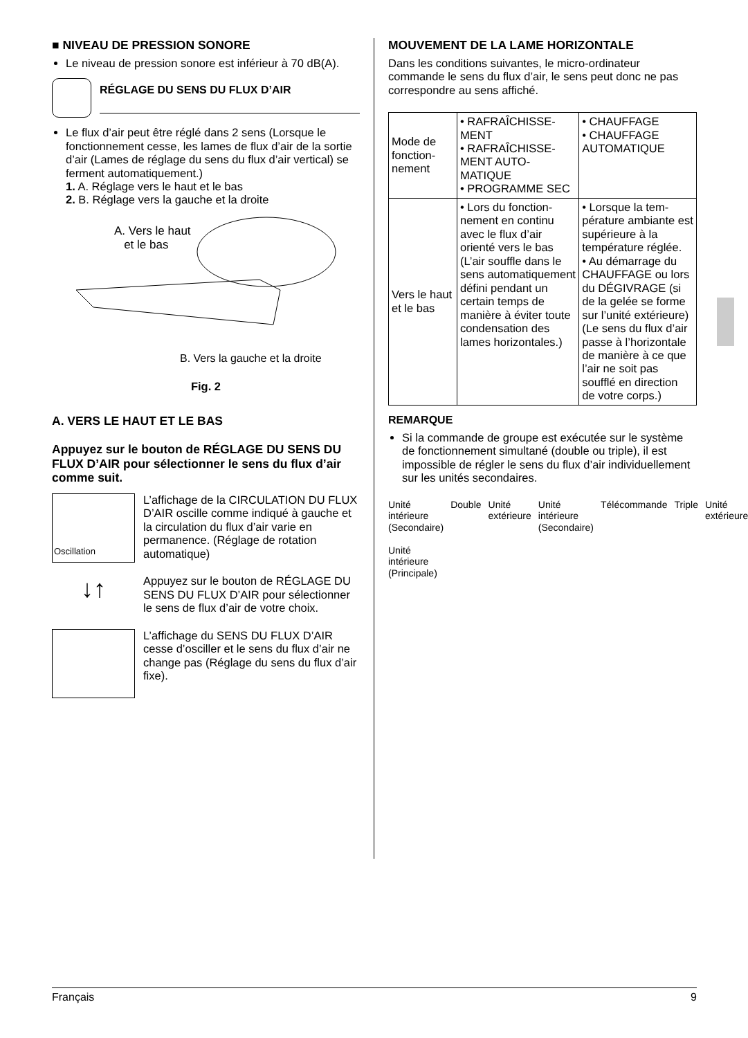■ NIVEAU DE PRESSION SONORE
Le niveau de pression sonore est inférieur à 70 dB(A).
RÉGLAGE DU SENS DU FLUX D’AIR
Le flux d’air peut être réglé dans 2 sens (Lorsque le fonctionnement cesse, les lames de flux d’air de la sortie d’air (Lames de réglage du sens du flux d’air vertical) se ferment automatiquement.)
1. A. Réglage vers le haut et le bas
2. B. Réglage vers la gauche et la droite
A. Vers le haut
et le bas
B. Vers la gauche et la droite
Fig. 2
A. VERS LE HAUT ET LE BAS
Appuyez sur le bouton de RÉGLAGE DU SENS DU FLUX D’AIR pour sélectionner le sens du flux d’air comme suit.
Oscillation
L’affichage de la CIRCULATION DU FLUX D’AIR oscille comme indiqué à gauche et la circulation du flux d’air varie en permanence. (Réglage de rotation automatique)
↓↑
Appuyez sur le bouton de RÉGLAGE DU SENS DU FLUX D’AIR pour sélectionner le sens de flux d’air de votre choix.
L’affichage du SENS DU FLUX D’AIR cesse d’osciller et le sens du flux d’air ne change pas (Réglage du sens du flux d’air fixe).
MOUVEMENT DE LA LAME HORIZONTALE
Dans les conditions suivantes, le micro-ordinateur commande le sens du flux d’air, le sens peut donc ne pas correspondre au sens affiché.
| Mode de fonction­nement | • RAFRAÎCHISSE­MENT • RAFRAÎCHISSE­MENT AUTO­MATIQUE • PROGRAMME SEC | • CHAUFFAGE • CHAUFFAGE AUTOMATIQUE |
| Vers le haut et le bas | • Lors du fonction­nement en continu avec le flux d’air orienté vers le bas (L’air souffle dans le sens automatique­ment défini pen­dant un certain temps de manière à éviter toute condensa­tion des lames horizontales.) | • Lorsque la tem­pérature ambiante est supérieure à la température réglée. • Au démarrage du CHAUFFAGE ou lors du DÉGI­VRAGE (si de la gelée se forme sur l’unité exté­rieure) (Le sens du flux d’air passe à l’horizontale de manière à ce que l’air ne soit pas soufflé en direction de votre corps.) |
REMARQUE
Si la commande de groupe est exécutée sur le système de fonctionnement simultané (double ou triple), il est impossible de régler le sens du flux d’air individuellement sur les unités secondaires.
Unité intérieure (Secondaire)
Unité intérieure (Principale)
Double Unité extérieure Unité intérieure (Secondaire) Télécommande Triple Unité extérieure
Français 9